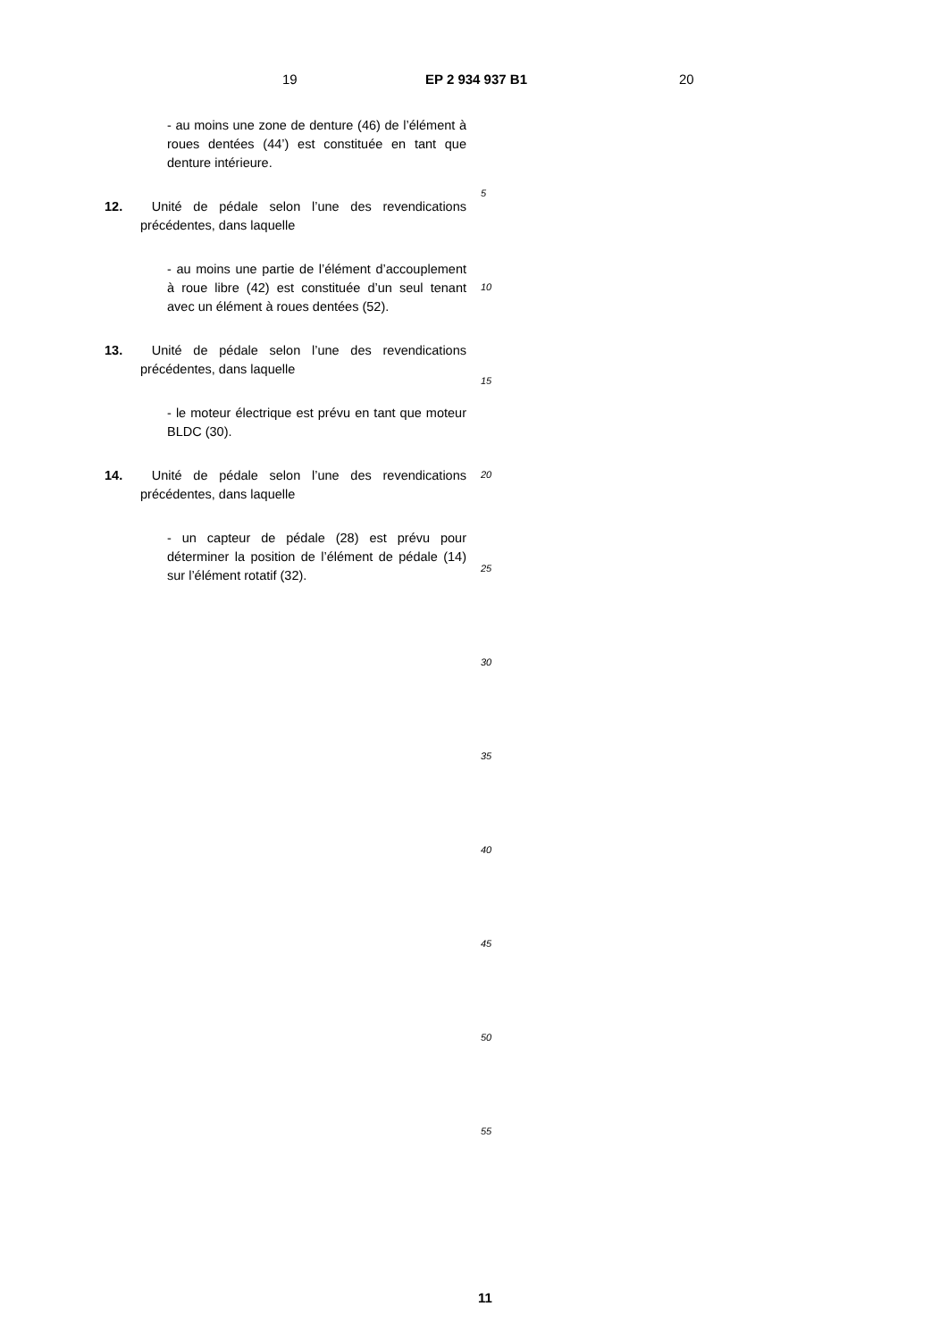19 EP 2 934 937 B1 20
- au moins une zone de denture (46) de l’élément à roues dentées (44’) est constituée en tant que denture intérieure.
12. Unité de pédale selon l’une des revendications précédentes, dans laquelle
- au moins une partie de l’élément d’accouplement à roue libre (42) est constituée d’un seul tenant avec un élément à roues dentées (52).
13. Unité de pédale selon l’une des revendications précédentes, dans laquelle
- le moteur électrique est prévu en tant que moteur BLDC (30).
14. Unité de pédale selon l’une des revendications précédentes, dans laquelle
- un capteur de pédale (28) est prévu pour déterminer la position de l’élément de pédale (14) sur l’élément rotatif (32).
5
10
15
20
25
30
35
40
45
50
55
11